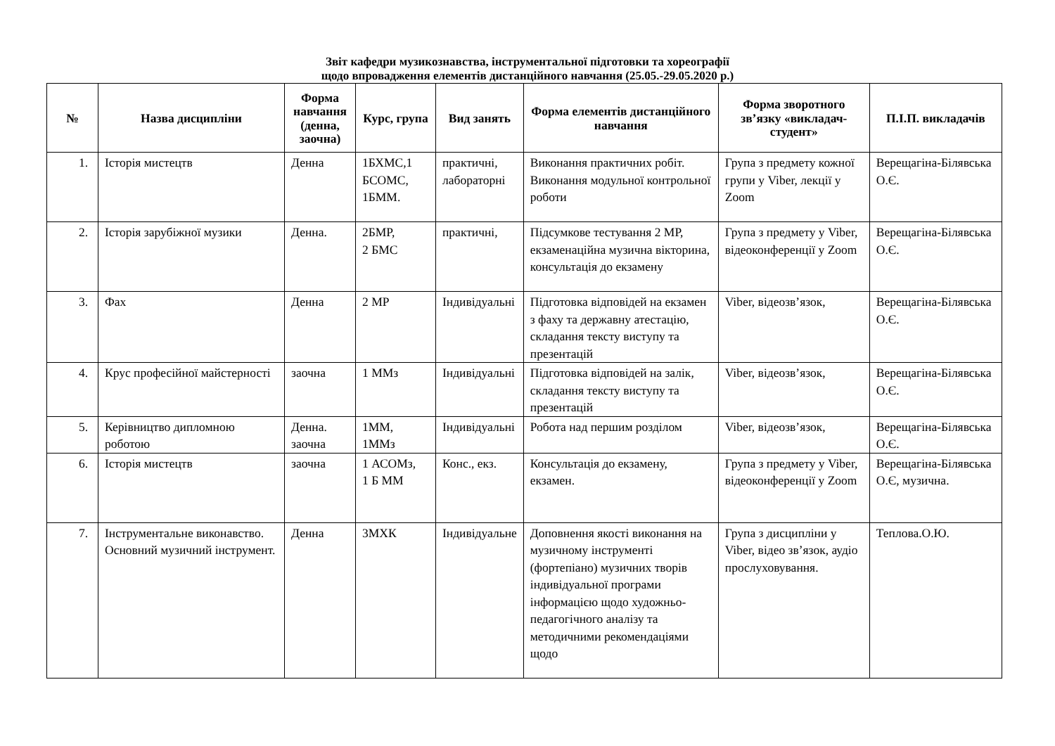Звіт кафедри музикознавства, інструментальної підготовки та хореографії
щодо впровадження елементів дистанційного навчання (25.05.-29.05.2020 р.)
| № | Назва дисципліни | Форма навчання (денна, заочна) | Курс, група | Вид занять | Форма елементів дистанційного навчання | Форма зворотного зв’язку «викладач-студент» | П.І.П. викладачів |
| --- | --- | --- | --- | --- | --- | --- | --- |
| 1. | Історія мистецтв | Денна | 1БХМС,1 БСОМС, 1БММ. | практичні, лабораторні | Виконання практичних робіт. Виконання модульної контрольної роботи | Група з предмету кожної групи у Viber, лекції у Zoom | Верещагіна-Білявська О.Є. |
| 2. | Історія зарубіжної музики | Денна. | 2БМР, 2 БМС | практичні, | Підсумкове тестування 2 МР, екзаменаційна музична вікторина, консультація до екзамену | Група з предмету у Viber, відеоконференції у Zoom | Верещагіна-Білявська О.Є. |
| 3. | Фах | Денна | 2 МР | Індивідуальні | Підготовка відповідей на екзамен з фаху та державну атестацію, складання тексту виступу та презентацій | Viber, відеозв’язок, | Верещагіна-Білявська О.Є. |
| 4. | Крус професійної майстерності | заочна | 1 ММз | Індивідуальні | Підготовка відповідей на залік, складання тексту виступу та презентацій | Viber, відеозв’язок, | Верещагіна-Білявська О.Є. |
| 5. | Керівництво дипломною роботою | Денна. заочна | 1ММ, 1ММз | Індивідуальні | Робота над першим розділом | Viber, відеозв’язок, | Верещагіна-Білявська О.Є. |
| 6. | Історія мистецтв | заочна | 1 АСОМз, 1 Б ММ | Конс., екз. | Консультація до екзамену, екзамен. | Група з предмету у Viber, відеоконференції у Zoom | Верещагіна-Білявська О.Є, музична. |
| 7. | Інструментальне виконавство. Основний музичний інструмент. | Денна | 3МХК | Індивідуальне | Доповнення якості виконання на музичному інструменті (фортепіано) музичних творів індивідуальної програми інформацією щодо художньо-педагогічного аналізу та методичними рекомендаціями щодо | Група з дисципліни у Viber, відео зв’язок, аудіо прослуховування. | Теплова.О.Ю. |